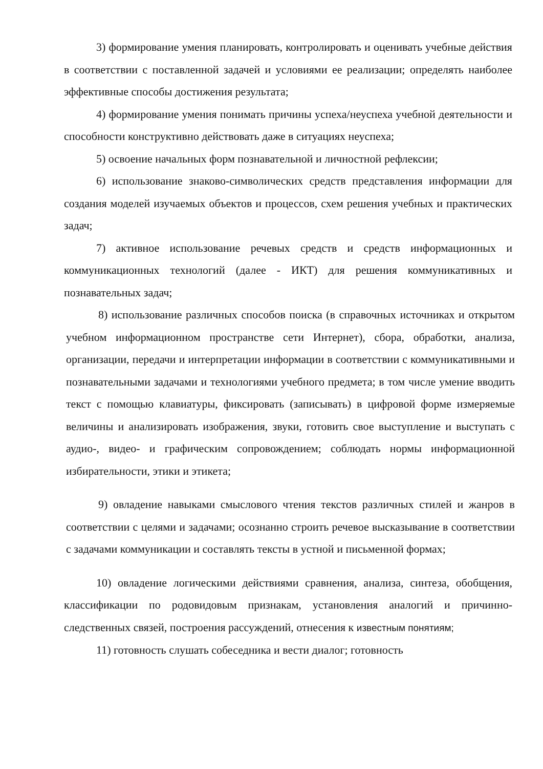3) формирование умения планировать, контролировать и оценивать учебные действия в соответствии с поставленной задачей и условиями ее реализации; определять наиболее эффективные способы достижения результата;
4) формирование умения понимать причины успеха/неуспеха учебной деятельности и способности конструктивно действовать даже в ситуациях неуспеха;
5) освоение начальных форм познавательной и личностной рефлексии;
6) использование знаково-символических средств представления информации для создания моделей изучаемых объектов и процессов, схем решения учебных и практических задач;
7) активное использование речевых средств и средств информационных и коммуникационных технологий (далее - ИКТ) для решения коммуникативных и познавательных задач;
8) использование различных способов поиска (в справочных источниках и открытом учебном информационном пространстве сети Интернет), сбора, обработки, анализа, организации, передачи и интерпретации информации в соответствии с коммуникативными и познавательными задачами и технологиями учебного предмета; в том числе умение вводить текст с помощью клавиатуры, фиксировать (записывать) в цифровой форме измеряемые величины и анализировать изображения, звуки, готовить свое выступление и выступать с аудио-, видео- и графическим сопровождением; соблюдать нормы информационной избирательности, этики и этикета;
9) овладение навыками смыслового чтения текстов различных стилей и жанров в соответствии с целями и задачами; осознанно строить речевое высказывание в соответствии с задачами коммуникации и составлять тексты в устной и письменной формах;
10) овладение логическими действиями сравнения, анализа, синтеза, обобщения, классификации по родовидовым признакам, установления аналогий и причинно-следственных связей, построения рассуждений, отнесения к известным понятиям;
11) готовность слушать собеседника и вести диалог; готовность